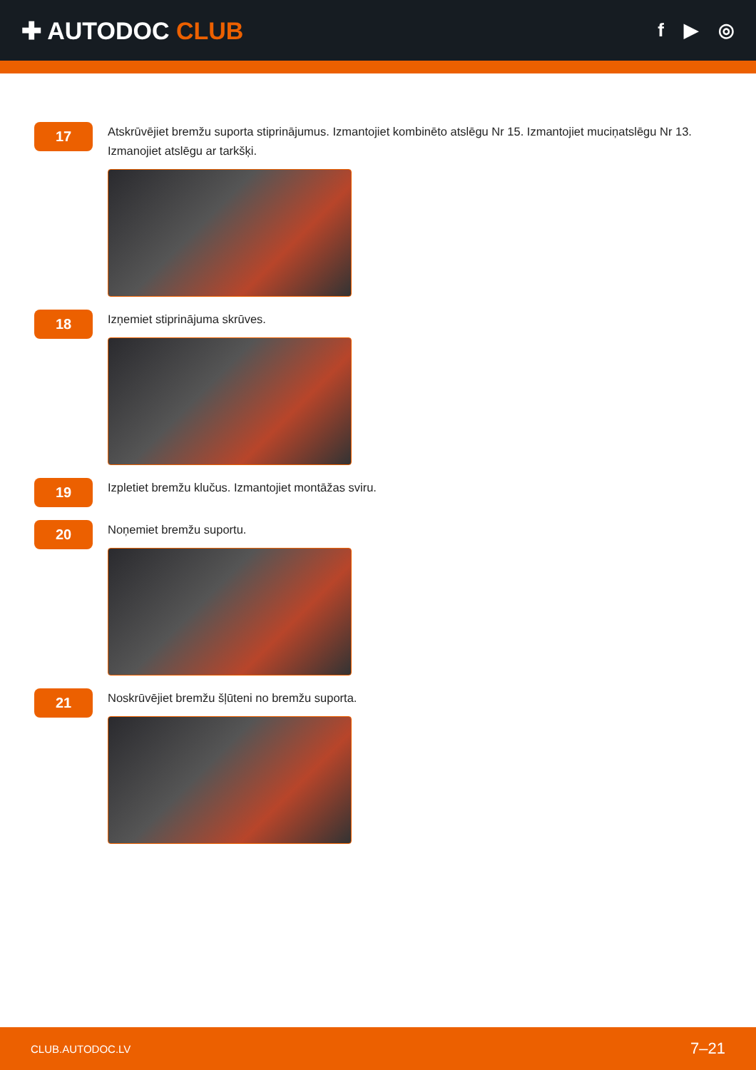✚ AUTODOC CLUB
f ▶ ◎
17
Atskrūvējiet bremžu suporta stiprinājumus. Izmantojiet kombinēto atslēgu Nr 15. Izmantojiet muciņatslēgu Nr 13. Izmanojiet atslēgu ar tarkšķi.
18
Izņemiet stiprinājuma skrūves.
19
Izpletiet bremžu klučus. Izmantojiet montāžas sviru.
20
Noņemiet bremžu suportu.
21
Noskrūvējiet bremžu šļūteni no bremžu suporta.
CLUB.AUTODOC.LV 7–21